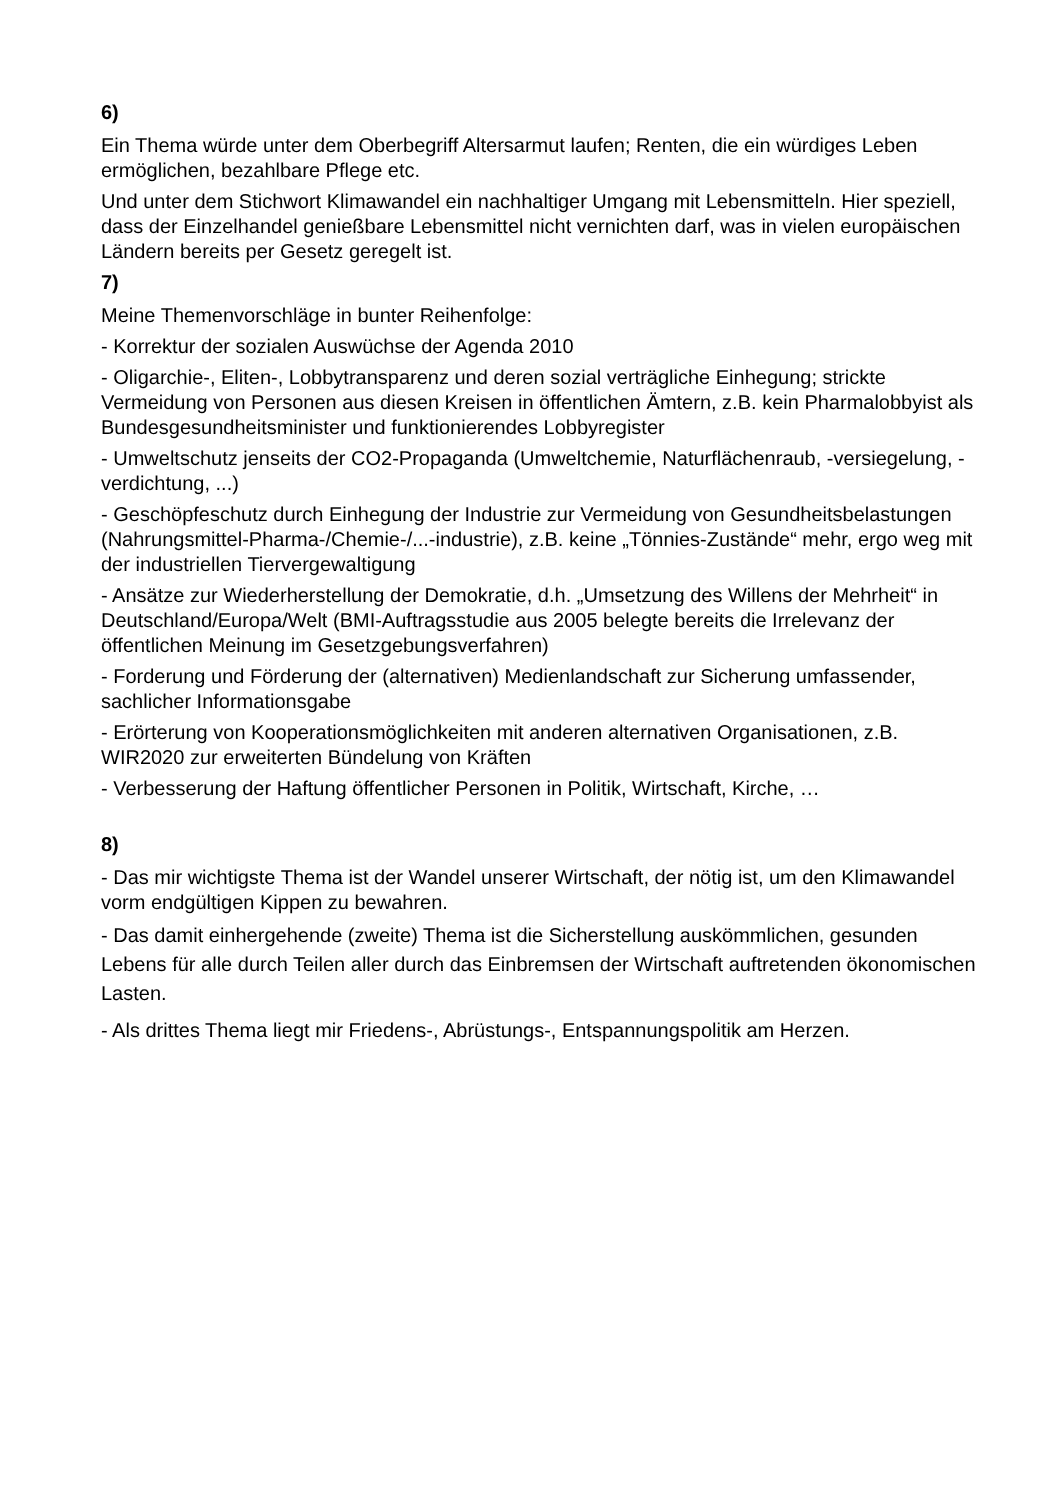6)
Ein Thema würde unter dem Oberbegriff Altersarmut laufen; Renten, die ein würdiges Leben ermöglichen, bezahlbare Pflege etc.
Und unter dem Stichwort Klimawandel ein nachhaltiger Umgang mit Lebensmitteln. Hier speziell, dass der Einzelhandel genießbare Lebensmittel nicht vernichten darf, was in vielen europäischen Ländern bereits per Gesetz geregelt ist.
7)
Meine Themenvorschläge in bunter Reihenfolge:
- Korrektur der sozialen Auswüchse der Agenda 2010
- Oligarchie-, Eliten-, Lobbytransparenz und deren sozial verträgliche Einhegung; strickte Vermeidung von Personen aus diesen Kreisen in öffentlichen Ämtern, z.B. kein Pharmalobbyist als Bundesgesundheitsminister und funktionierendes Lobbyregister
- Umweltschutz jenseits der CO2-Propaganda (Umweltchemie, Naturflächenraub, -versiegelung, -verdichtung, ...)
- Geschöpfeschutz durch Einhegung der Industrie zur Vermeidung von Gesundheitsbelastungen (Nahrungsmittel-Pharma-/Chemie-/...-industrie), z.B. keine „Tönnies-Zustände“ mehr, ergo weg mit der industriellen Tiervergewaltigung
- Ansätze zur Wiederherstellung der Demokratie, d.h. „Umsetzung des Willens der Mehrheit“ in Deutschland/Europa/Welt (BMI-Auftragsstudie aus 2005 belegte bereits die Irrelevanz der öffentlichen Meinung im Gesetzgebungsverfahren)
- Forderung und Förderung der (alternativen) Medienlandschaft zur Sicherung umfassender, sachlicher Informationsgabe
- Erörterung von Kooperationsmöglichkeiten mit anderen alternativen Organisationen, z.B. WIR2020 zur erweiterten Bündelung von Kräften
- Verbesserung der Haftung öffentlicher Personen in Politik, Wirtschaft, Kirche, …
8)
- Das mir wichtigste Thema ist der Wandel unserer Wirtschaft, der nötig ist, um den Klimawandel vorm endgültigen Kippen zu bewahren.
- Das damit einhergehende (zweite) Thema ist die Sicherstellung auskömmlichen, gesunden Lebens für alle durch Teilen aller durch das Einbremsen der Wirtschaft auftretenden ökonomischen Lasten.
- Als drittes Thema liegt mir Friedens-, Abrüstungs-, Entspannungspolitik am Herzen.